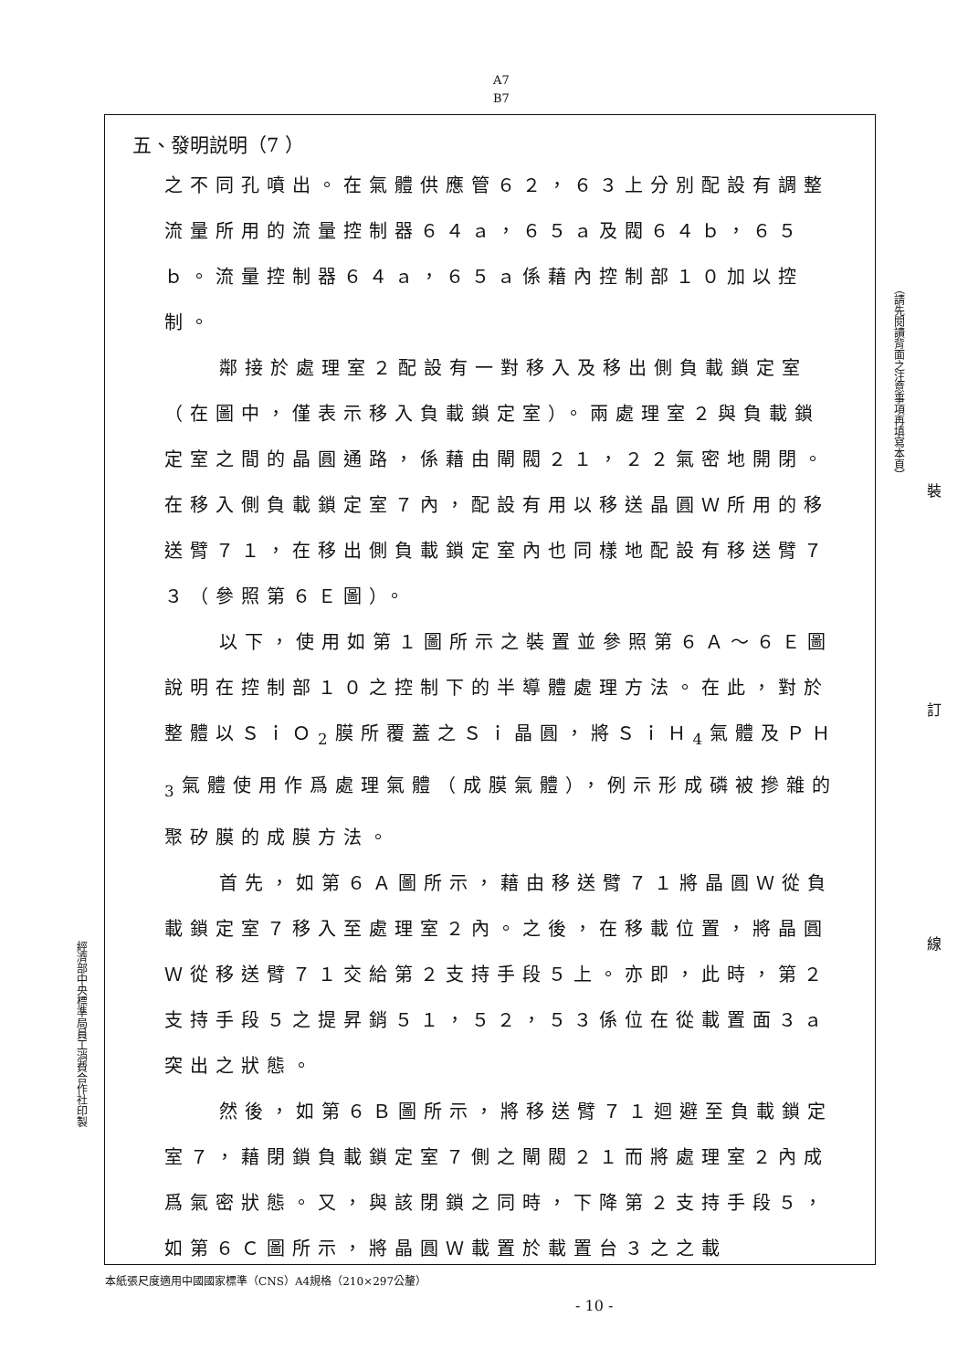A7
B7
五、發明説明（7 ）
之不同孔噴出。在氣體供應管６２，６３上分別配設有調整流量所用的流量控制器６４ａ，６５ａ及閥６４ｂ，６５ｂ。流量控制器６４ａ，６５ａ係藉內控制部１０加以控制。
鄰接於處理室２配設有一對移入及移出側負載鎖定室（在圖中，僅表示移入負載鎖定室）。兩處理室２與負載鎖定室之間的晶圓通路，係藉由閘閥２１，２２氣密地開閉。在移入側負載鎖定室７內，配設有用以移送晶圓Ｗ所用的移送臂７１，在移出側負載鎖定室內也同樣地配設有移送臂７３（參照第６Ｅ圖）。
以下，使用如第１圖所示之裝置並參照第６Ａ～６Ｅ圖說明在控制部１０之控制下的半導體處理方法。在此，對於整體以ＳｉＯ<sub>2</sub>膜所覆蓋之Ｓｉ晶圓，將ＳｉＨ<sub>4</sub>氣體及ＰＨ<sub>3</sub>氣體使用作爲處理氣體（成膜氣體），例示形成磷被摻雜的聚矽膜的成膜方法。
首先，如第６Ａ圖所示，藉由移送臂７１將晶圓Ｗ從負載鎖定室７移入至處理室２內。之後，在移載位置，將晶圓Ｗ從移送臂７１交給第２支持手段５上。亦即，此時，第２支持手段５之提昇銷５１，５２，５３係位在從載置面３ａ突出之狀態。
然後，如第６Ｂ圖所示，將移送臂７１迴避至負載鎖定室７，藉閉鎖負載鎖定室７側之閘閥２１而將處理室２內成爲氣密狀態。又，與該閉鎖之同時，下降第２支持手段５，如第６Ｃ圖所示，將晶圓Ｗ載置於載置台３之之載
（請先閱讀背面之注意事項再填寫本頁）
裝
訂
線
經濟部中央標準局員工消費合作社印製
本紙張尺度適用中國國家標準（CNS）A4規格（210×297公釐）
- 10 -